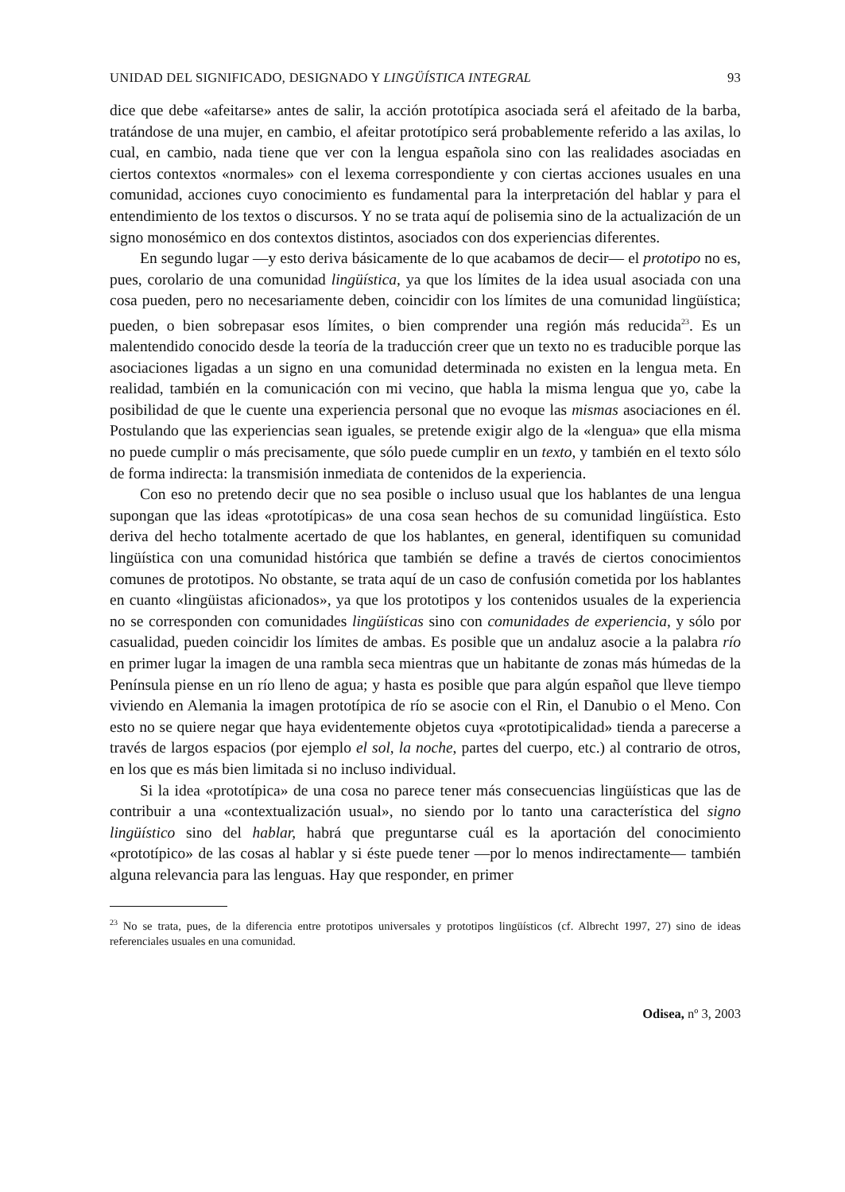UNIDAD DEL SIGNIFICADO, DESIGNADO Y LINGÜÍSTICA INTEGRAL 93
dice que debe «afeitarse» antes de salir, la acción prototípica asociada será el afeitado de la barba, tratándose de una mujer, en cambio, el afeitar prototípico será probablemente referido a las axilas, lo cual, en cambio, nada tiene que ver con la lengua española sino con las realidades asociadas en ciertos contextos «normales» con el lexema correspondiente y con ciertas acciones usuales en una comunidad, acciones cuyo conocimiento es fundamental para la interpretación del hablar y para el entendimiento de los textos o discursos. Y no se trata aquí de polisemia sino de la actualización de un signo monosémico en dos contextos distintos, asociados con dos experiencias diferentes.
En segundo lugar —y esto deriva básicamente de lo que acabamos de decir— el prototipo no es, pues, corolario de una comunidad lingüística, ya que los límites de la idea usual asociada con una cosa pueden, pero no necesariamente deben, coincidir con los límites de una comunidad lingüística; pueden, o bien sobrepasar esos límites, o bien comprender una región más reducida<sup>23</sup>. Es un malentendido conocido desde la teoría de la traducción creer que un texto no es traducible porque las asociaciones ligadas a un signo en una comunidad determinada no existen en la lengua meta. En realidad, también en la comunicación con mi vecino, que habla la misma lengua que yo, cabe la posibilidad de que le cuente una experiencia personal que no evoque las mismas asociaciones en él. Postulando que las experiencias sean iguales, se pretende exigir algo de la «lengua» que ella misma no puede cumplir o más precisamente, que sólo puede cumplir en un texto, y también en el texto sólo de forma indirecta: la transmisión inmediata de contenidos de la experiencia.
Con eso no pretendo decir que no sea posible o incluso usual que los hablantes de una lengua supongan que las ideas «prototípicas» de una cosa sean hechos de su comunidad lingüística. Esto deriva del hecho totalmente acertado de que los hablantes, en general, identifiquen su comunidad lingüística con una comunidad histórica que también se define a través de ciertos conocimientos comunes de prototipos. No obstante, se trata aquí de un caso de confusión cometida por los hablantes en cuanto «lingüistas aficionados», ya que los prototipos y los contenidos usuales de la experiencia no se corresponden con comunidades lingüísticas sino con comunidades de experiencia, y sólo por casualidad, pueden coincidir los límites de ambas. Es posible que un andaluz asocie a la palabra río en primer lugar la imagen de una rambla seca mientras que un habitante de zonas más húmedas de la Península piense en un río lleno de agua; y hasta es posible que para algún español que lleve tiempo viviendo en Alemania la imagen prototípica de río se asocie con el Rin, el Danubio o el Meno. Con esto no se quiere negar que haya evidentemente objetos cuya «prototipicalidad» tienda a parecerse a través de largos espacios (por ejemplo el sol, la noche, partes del cuerpo, etc.) al contrario de otros, en los que es más bien limitada si no incluso individual.
Si la idea «prototípica» de una cosa no parece tener más consecuencias lingüísticas que las de contribuir a una «contextualización usual», no siendo por lo tanto una característica del signo lingüístico sino del hablar, habrá que preguntarse cuál es la aportación del conocimiento «prototípico» de las cosas al hablar y si éste puede tener —por lo menos indirectamente— también alguna relevancia para las lenguas. Hay que responder, en primer
<sup>23</sup> No se trata, pues, de la diferencia entre prototipos universales y prototipos lingüísticos (cf. Albrecht 1997, 27) sino de ideas referenciales usuales en una comunidad.
Odisea, nº 3, 2003